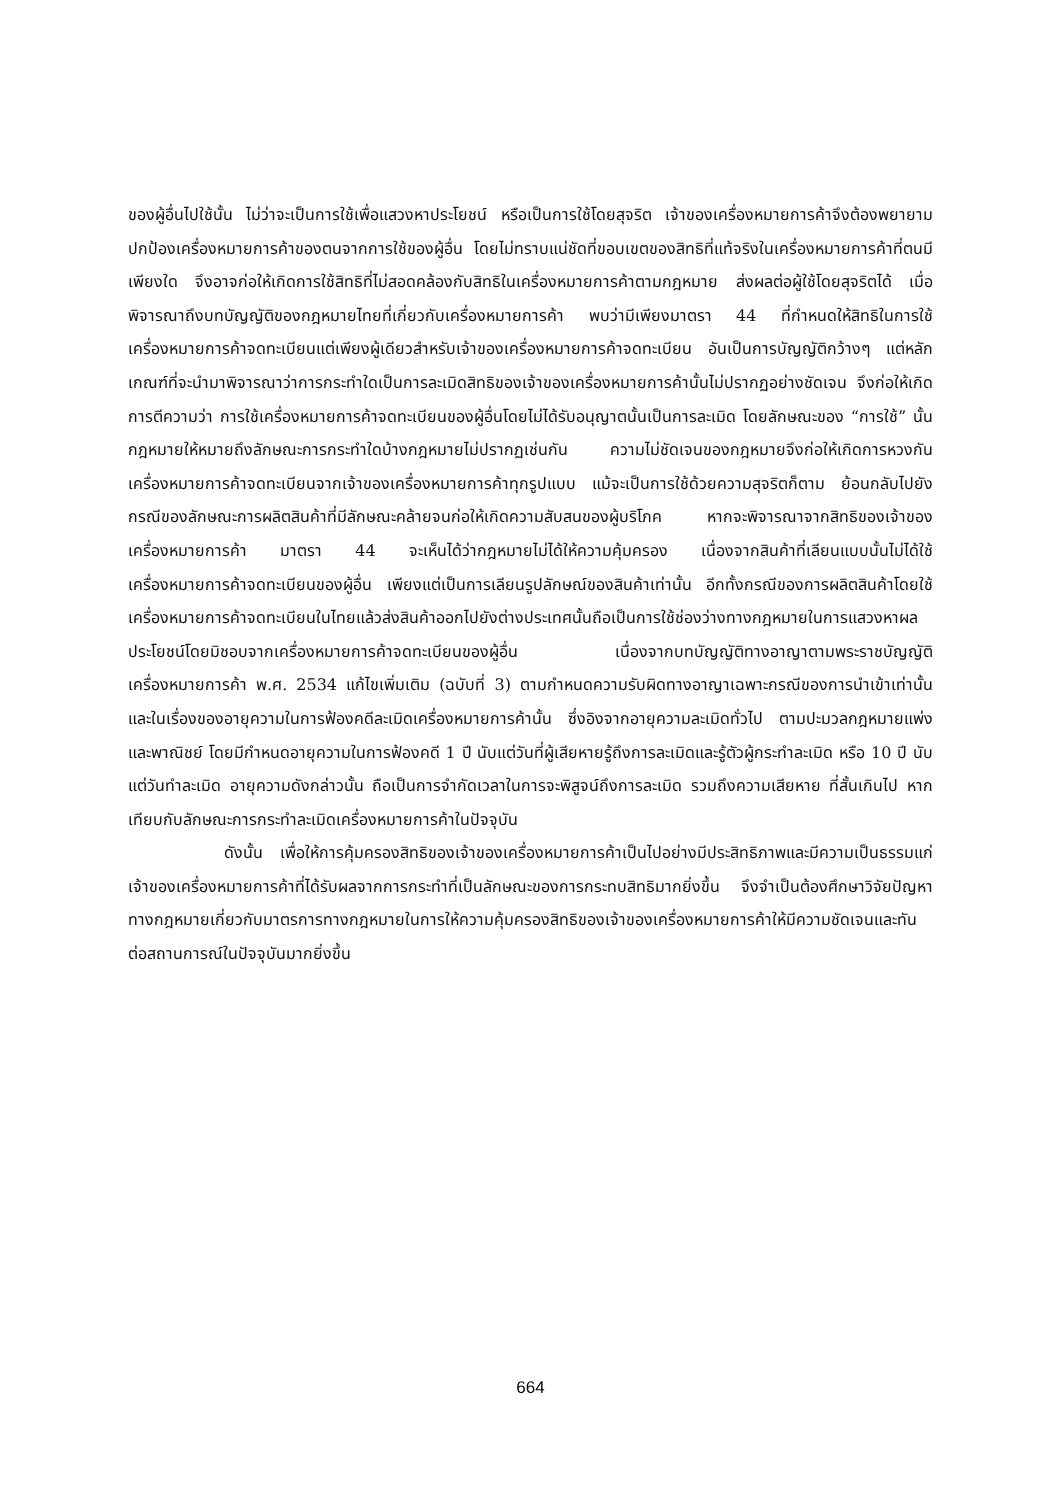ของผู้อื่นไปใช้นั้น ไม่ว่าจะเป็นการใช้เพื่อแสวงหาประโยชน์ หรือเป็นการใช้โดยสุจริต เจ้าของเครื่องหมายการค้าจึงต้องพยายามปกป้องเครื่องหมายการค้าของตนจากการใช้ของผู้อื่น โดยไม่ทราบแน่ชัดที่ขอบเขตของสิทธิที่แท้จริงในเครื่องหมายการค้าที่ตนมีเพียงใด จึงอาจก่อให้เกิดการใช้สิทธิที่ไม่สอดคล้องกับสิทธิในเครื่องหมายการค้าตามกฎหมาย ส่งผลต่อผู้ใช้โดยสุจริตได้ เมื่อพิจารณาถึงบทบัญญัติของกฎหมายไทยที่เกี่ยวกับเครื่องหมายการค้า พบว่ามีเพียงมาตรา 44 ที่กำหนดให้สิทธิในการใช้เครื่องหมายการค้าจดทะเบียนแต่เพียงผู้เดียวสำหรับเจ้าของเครื่องหมายการค้าจดทะเบียน อันเป็นการบัญญัติกว้างๆ แต่หลักเกณฑ์ที่จะนำมาพิจารณาว่าการกระทำใดเป็นการละเมิดสิทธิของเจ้าของเครื่องหมายการค้านั้นไม่ปรากฏอย่างชัดเจน จึงก่อให้เกิดการตีความว่า การใช้เครื่องหมายการค้าจดทะเบียนของผู้อื่นโดยไม่ได้รับอนุญาตนั้นเป็นการละเมิด โดยลักษณะของ “การใช้” นั้นกฎหมายให้หมายถึงลักษณะการกระทำใดบ้างกฎหมายไม่ปรากฏเช่นกัน ความไม่ชัดเจนของกฎหมายจึงก่อให้เกิดการหวงกันเครื่องหมายการค้าจดทะเบียนจากเจ้าของเครื่องหมายการค้าทุกรูปแบบ แม้จะเป็นการใช้ด้วยความสุจริตก็ตาม ย้อนกลับไปยังกรณีของลักษณะการผลิตสินค้าที่มีลักษณะคล้ายจนก่อให้เกิดความสับสนของผู้บริโภค หากจะพิจารณาจากสิทธิของเจ้าของเครื่องหมายการค้า มาตรา 44 จะเห็นได้ว่ากฎหมายไม่ได้ให้ความคุ้มครอง เนื่องจากสินค้าที่เลียนแบบนั้นไม่ได้ใช้เครื่องหมายการค้าจดทะเบียนของผู้อื่น เพียงแต่เป็นการเลียนรูปลักษณ์ของสินค้าเท่านั้น อีกทั้งกรณีของการผลิตสินค้าโดยใช้เครื่องหมายการค้าจดทะเบียนในไทยแล้วส่งสินค้าออกไปยังต่างประเทศนั้นถือเป็นการใช้ช่องว่างทางกฎหมายในการแสวงหาผลประโยชน์โดยมิชอบจากเครื่องหมายการค้าจดทะเบียนของผู้อื่น เนื่องจากบทบัญญัติทางอาญาตามพระราชบัญญัติเครื่องหมายการค้า พ.ศ. 2534 แก้ไขเพิ่มเติม (ฉบับที่ 3) ตามกำหนดความรับผิดทางอาญาเฉพาะกรณีของการนำเข้าเท่านั้น และในเรื่องของอายุความในการฟ้องคดีละเมิดเครื่องหมายการค้านั้น ซึ่งอิงจากอายุความละเมิดทั่วไป ตามปะมวลกฎหมายแพ่งและพาณิชย์ โดยมีกำหนดอายุความในการฟ้องคดี 1 ปี นับแต่วันที่ผู้เสียหายรู้ถึงการละเมิดและรู้ตัวผู้กระทำละเมิด หรือ 10 ปี นับแต่วันทำละเมิด อายุความดังกล่าวนั้น ถือเป็นการจำกัดเวลาในการจะพิสูจน์ถึงการละเมิด รวมถึงความเสียหาย ที่สั้นเกินไป หากเทียบกับลักษณะการกระทำละเมิดเครื่องหมายการค้าในปัจจุบัน
ดังนั้น เพื่อให้การคุ้มครองสิทธิของเจ้าของเครื่องหมายการค้าเป็นไปอย่างมีประสิทธิภาพและมีความเป็นธรรมแก่เจ้าของเครื่องหมายการค้าที่ได้รับผลจากการกระทำที่เป็นลักษณะของการกระทบสิทธิมากยิ่งขึ้น จึงจำเป็นต้องศึกษาวิจัยปัญหาทางกฎหมายเกี่ยวกับมาตรการทางกฎหมายในการให้ความคุ้มครองสิทธิของเจ้าของเครื่องหมายการค้าให้มีความชัดเจนและทันต่อสถานการณ์ในปัจจุบันมากยิ่งขึ้น
664